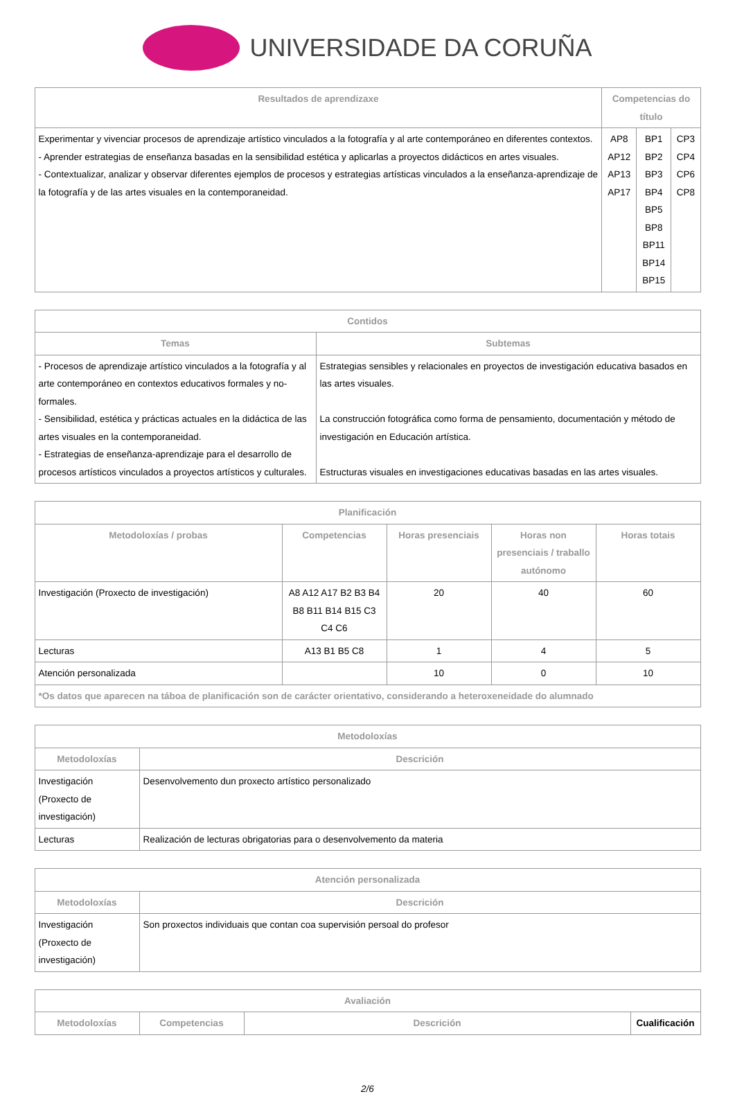UNIVERSIDADE DA CORUÑA
| Resultados de aprendizaxe | Competencias do título | | |
| --- | --- | --- | --- |
| Experimentar y vivenciar procesos de aprendizaje artístico vinculados a la fotografía y al arte contemporáneo en diferentes contextos. - Aprender estrategias de enseñanza basadas en la sensibilidad estética y aplicarlas a proyectos didácticos en artes visuales. - Contextualizar, analizar y observar diferentes ejemplos de procesos y estrategias artísticas vinculados a la enseñanza-aprendizaje de la fotografía y de las artes visuales en la contemporaneidad. | AP8 AP12 AP13 AP17 | BP1 BP2 BP3 BP4 BP5 BP8 BP11 BP14 BP15 | CP3 CP4 CP6 CP8 |
| Contidos | |
| --- | --- |
| Temas | Subtemas |
| - Procesos de aprendizaje artístico vinculados a la fotografía y al arte contemporáneo en contextos educativos formales y no-formales. - Sensibilidad, estética y prácticas actuales en la didáctica de las artes visuales en la contemporaneidad. - Estrategias de enseñanza-aprendizaje para el desarrollo de procesos artísticos vinculados a proyectos artísticos y culturales. | Estrategias sensibles y relacionales en proyectos de investigación educativa basados en las artes visuales. La construcción fotográfica como forma de pensamiento, documentación y método de investigación en Educación artística. Estructuras visuales en investigaciones educativas basadas en las artes visuales. |
| Planificación | | | | |
| --- | --- | --- | --- | --- |
| Metodoloxías / probas | Competencias | Horas presenciais | Horas non presenciais / traballo autónomo | Horas totais |
| Investigación (Proxecto de investigación) | A8 A12 A17 B2 B3 B4 B8 B11 B14 B15 C3 C4 C6 | 20 | 40 | 60 |
| Lecturas | A13 B1 B5 C8 | 1 | 4 | 5 |
| Atención personalizada | | 10 | 0 | 10 |
| *Os datos que aparecen na táboa de planificación son de carácter orientativo, considerando a heteroxeneidade do alumnado | | | | |
| Metodoloxías | |
| --- | --- |
| Metodoloxías | Descrición |
| Investigación (Proxecto de investigación) | Desenvolvemento dun proxecto artístico personalizado |
| Lecturas | Realización de lecturas obrigatorias para o desenvolvemento da materia |
| Atención personalizada | |
| --- | --- |
| Metodoloxías | Descrición |
| Investigación (Proxecto de investigación) | Son proxectos individuais que contan coa supervisión persoal do profesor |
| Avaliación | | | |
| --- | --- | --- | --- |
| Metodoloxías | Competencias | Descrición | Cualificación |
2/6